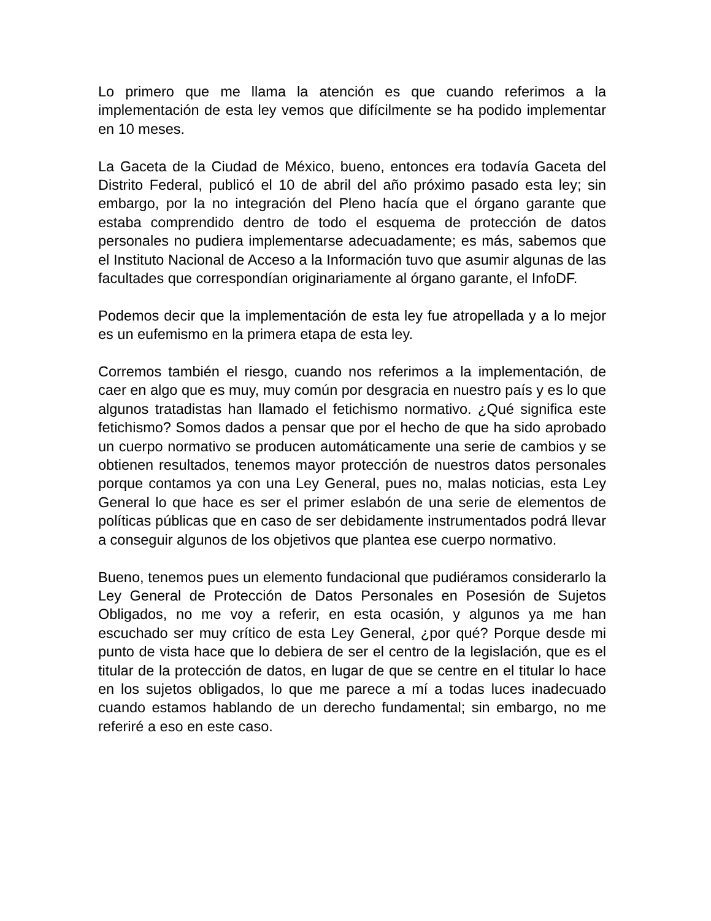Lo primero que me llama la atención es que cuando referimos a la implementación de esta ley vemos que difícilmente se ha podido implementar en 10 meses.
La Gaceta de la Ciudad de México, bueno, entonces era todavía Gaceta del Distrito Federal, publicó el 10 de abril del año próximo pasado esta ley; sin embargo, por la no integración del Pleno hacía que el órgano garante que estaba comprendido dentro de todo el esquema de protección de datos personales no pudiera implementarse adecuadamente; es más, sabemos que el Instituto Nacional de Acceso a la Información tuvo que asumir algunas de las facultades que correspondían originariamente al órgano garante, el InfoDF.
Podemos decir que la implementación de esta ley fue atropellada y a lo mejor es un eufemismo en la primera etapa de esta ley.
Corremos también el riesgo, cuando nos referimos a la implementación, de caer en algo que es muy, muy común por desgracia en nuestro país y es lo que algunos tratadistas han llamado el fetichismo normativo. ¿Qué significa este fetichismo? Somos dados a pensar que por el hecho de que ha sido aprobado un cuerpo normativo se producen automáticamente una serie de cambios y se obtienen resultados, tenemos mayor protección de nuestros datos personales porque contamos ya con una Ley General, pues no, malas noticias, esta Ley General lo que hace es ser el primer eslabón de una serie de elementos de políticas públicas que en caso de ser debidamente instrumentados podrá llevar a conseguir algunos de los objetivos que plantea ese cuerpo normativo.
Bueno, tenemos pues un elemento fundacional que pudiéramos considerarlo la Ley General de Protección de Datos Personales en Posesión de Sujetos Obligados, no me voy a referir, en esta ocasión, y algunos ya me han escuchado ser muy crítico de esta Ley General, ¿por qué? Porque desde mi punto de vista hace que lo debiera de ser el centro de la legislación, que es el titular de la protección de datos, en lugar de que se centre en el titular lo hace en los sujetos obligados, lo que me parece a mí a todas luces inadecuado cuando estamos hablando de un derecho fundamental; sin embargo, no me referiré a eso en este caso.